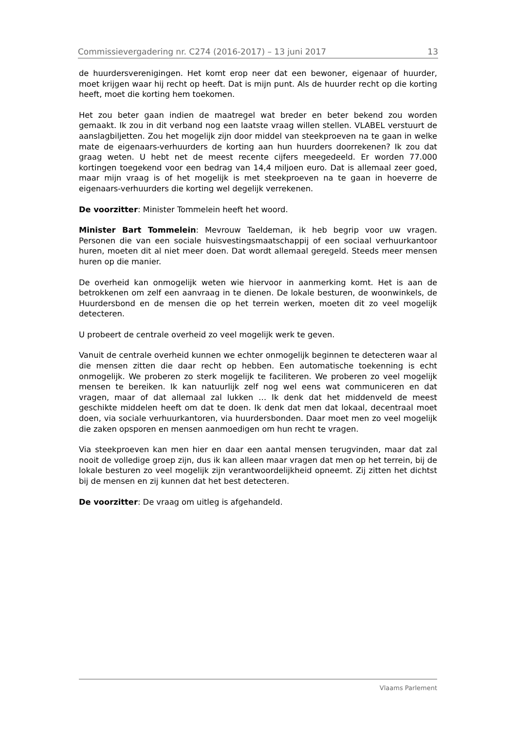Commissievergadering nr. C274 (2016-2017) – 13 juni 2017 13
de huurdersverenigingen. Het komt erop neer dat een bewoner, eigenaar of huurder, moet krijgen waar hij recht op heeft. Dat is mijn punt. Als de huurder recht op die korting heeft, moet die korting hem toekomen.
Het zou beter gaan indien de maatregel wat breder en beter bekend zou worden gemaakt. Ik zou in dit verband nog een laatste vraag willen stellen. VLABEL verstuurt de aanslagbiljetten. Zou het mogelijk zijn door middel van steekproeven na te gaan in welke mate de eigenaars-verhuurders de korting aan hun huurders doorrekenen? Ik zou dat graag weten. U hebt net de meest recente cijfers meegedeeld. Er worden 77.000 kortingen toegekend voor een bedrag van 14,4 miljoen euro. Dat is allemaal zeer goed, maar mijn vraag is of het mogelijk is met steekproeven na te gaan in hoeverre de eigenaars-verhuurders die korting wel degelijk verrekenen.
De voorzitter: Minister Tommelein heeft het woord.
Minister Bart Tommelein: Mevrouw Taeldeman, ik heb begrip voor uw vragen. Personen die van een sociale huisvestingsmaatschappij of een sociaal verhuurkantoor huren, moeten dit al niet meer doen. Dat wordt allemaal geregeld. Steeds meer mensen huren op die manier.
De overheid kan onmogelijk weten wie hiervoor in aanmerking komt. Het is aan de betrokkenen om zelf een aanvraag in te dienen. De lokale besturen, de woonwinkels, de Huurdersbond en de mensen die op het terrein werken, moeten dit zo veel mogelijk detecteren.
U probeert de centrale overheid zo veel mogelijk werk te geven.
Vanuit de centrale overheid kunnen we echter onmogelijk beginnen te detecteren waar al die mensen zitten die daar recht op hebben. Een automatische toekenning is echt onmogelijk. We proberen zo sterk mogelijk te faciliteren. We proberen zo veel mogelijk mensen te bereiken. Ik kan natuurlijk zelf nog wel eens wat communiceren en dat vragen, maar of dat allemaal zal lukken … Ik denk dat het middenveld de meest geschikte middelen heeft om dat te doen. Ik denk dat men dat lokaal, decentraal moet doen, via sociale verhuurkantoren, via huurdersbonden. Daar moet men zo veel mogelijk die zaken opsporen en mensen aanmoedigen om hun recht te vragen.
Via steekproeven kan men hier en daar een aantal mensen terugvinden, maar dat zal nooit de volledige groep zijn, dus ik kan alleen maar vragen dat men op het terrein, bij de lokale besturen zo veel mogelijk zijn verantwoordelijkheid opneemt. Zij zitten het dichtst bij de mensen en zij kunnen dat het best detecteren.
De voorzitter: De vraag om uitleg is afgehandeld.
Vlaams Parlement